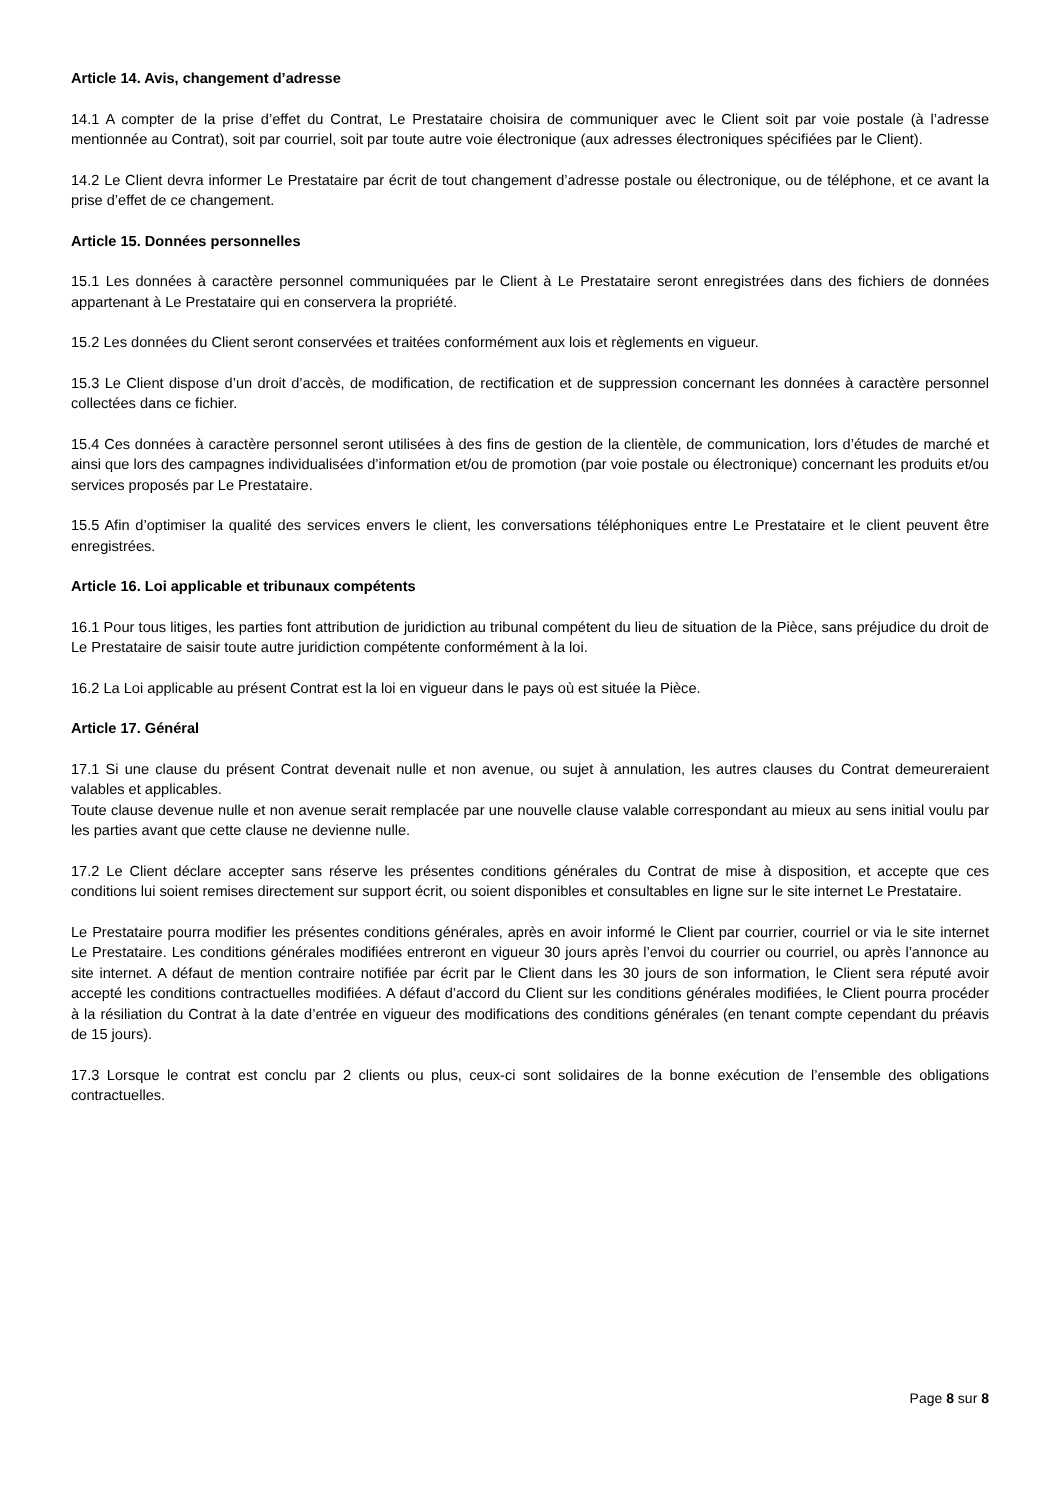Article 14. Avis, changement d’adresse
14.1 A compter de la prise d’effet du Contrat, Le Prestataire choisira de communiquer avec le Client soit par voie postale (à l’adresse mentionnée au Contrat), soit par courriel, soit par toute autre voie électronique (aux adresses électroniques spécifiées par le Client).
14.2 Le Client devra informer Le Prestataire par écrit de tout changement d’adresse postale ou électronique, ou de téléphone, et ce avant la prise d’effet de ce changement.
Article 15. Données personnelles
15.1 Les données à caractère personnel communiquées par le Client à Le Prestataire seront enregistrées dans des fichiers de données appartenant à Le Prestataire qui en conservera la propriété.
15.2 Les données du Client seront conservées et traitées conformément aux lois et règlements en vigueur.
15.3 Le Client dispose d’un droit d’accès, de modification, de rectification et de suppression concernant les données à caractère personnel collectées dans ce fichier.
15.4 Ces données à caractère personnel seront utilisées à des fins de gestion de la clientèle, de communication, lors d’études de marché et ainsi que lors des campagnes individualisées d’information et/ou de promotion (par voie postale ou électronique) concernant les produits et/ou services proposés par Le Prestataire.
15.5 Afin d’optimiser la qualité des services envers le client, les conversations téléphoniques entre Le Prestataire et le client peuvent être enregistrées.
Article 16. Loi applicable et tribunaux compétents
16.1 Pour tous litiges, les parties font attribution de juridiction au tribunal compétent du lieu de situation de la Pièce, sans préjudice du droit de Le Prestataire de saisir toute autre juridiction compétente conformément à la loi.
16.2 La Loi applicable au présent Contrat est la loi en vigueur dans le pays où est située la Pièce.
Article 17. Général
17.1 Si une clause du présent Contrat devenait nulle et non avenue, ou sujet à annulation, les autres clauses du Contrat demeureraient valables et applicables.
Toute clause devenue nulle et non avenue serait remplacée par une nouvelle clause valable correspondant au mieux au sens initial voulu par les parties avant que cette clause ne devienne nulle.
17.2 Le Client déclare accepter sans réserve les présentes conditions générales du Contrat de mise à disposition, et accepte que ces conditions lui soient remises directement sur support écrit, ou soient disponibles et consultables en ligne sur le site internet Le Prestataire.
Le Prestataire pourra modifier les présentes conditions générales, après en avoir informé le Client par courrier, courriel or via le site internet Le Prestataire. Les conditions générales modifiées entreront en vigueur 30 jours après l’envoi du courrier ou courriel, ou après l’annonce au site internet. A défaut de mention contraire notifiée par écrit par le Client dans les 30 jours de son information, le Client sera réputé avoir accepté les conditions contractuelles modifiées. A défaut d’accord du Client sur les conditions générales modifiées, le Client pourra procéder à la résiliation du Contrat à la date d’entrée en vigueur des modifications des conditions générales (en tenant compte cependant du préavis de 15 jours).
17.3 Lorsque le contrat est conclu par 2 clients ou plus, ceux-ci sont solidaires de la bonne exécution de l’ensemble des obligations contractuelles.
Page 8 sur 8